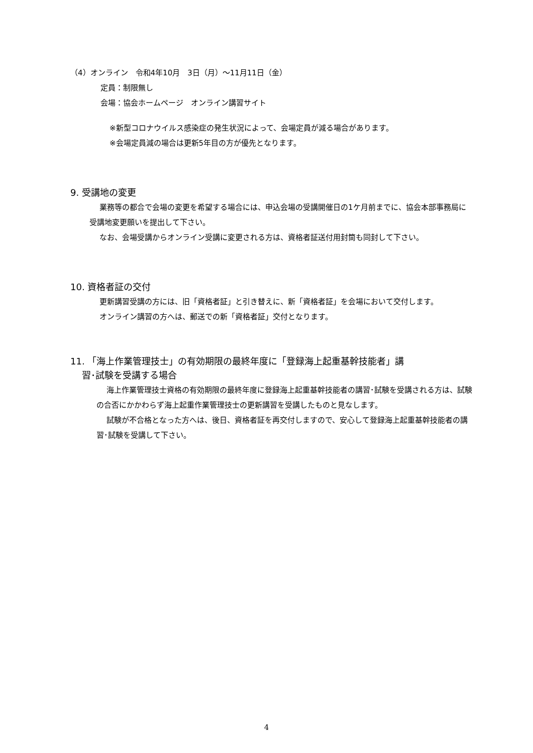（4）オンライン　令和4年10月　3日（月）～11月11日（金）
定員：制限無し
会場：協会ホームページ　オンライン講習サイト
※新型コロナウイルス感染症の発生状況によって、会場定員が減る場合があります。
※会場定員減の場合は更新5年目の方が優先となります。
9. 受講地の変更
業務等の都合で会場の変更を希望する場合には、申込会場の受講開催日の1ケ月前までに、協会本部事務局に受講地変更願いを提出して下さい。
なお、会場受講からオンライン受講に変更される方は、資格者証送付用封筒も同封して下さい。
10. 資格者証の交付
更新講習受講の方には、旧「資格者証」と引き替えに、新「資格者証」を会場において交付します。
オンライン講習の方へは、郵送での新「資格者証」交付となります。
11. 「海上作業管理技士」の有効期限の最終年度に「登録海上起重基幹技能者」講
習･試験を受講する場合
海上作業管理技士資格の有効期限の最終年度に登録海上起重基幹技能者の講習･試験を受講される方は、試験の合否にかかわらず海上起重作業管理技士の更新講習を受講したものと見なします。
試験が不合格となった方へは、後日、資格者証を再交付しますので、安心して登録海上起重基幹技能者の講習･試験を受講して下さい。
4